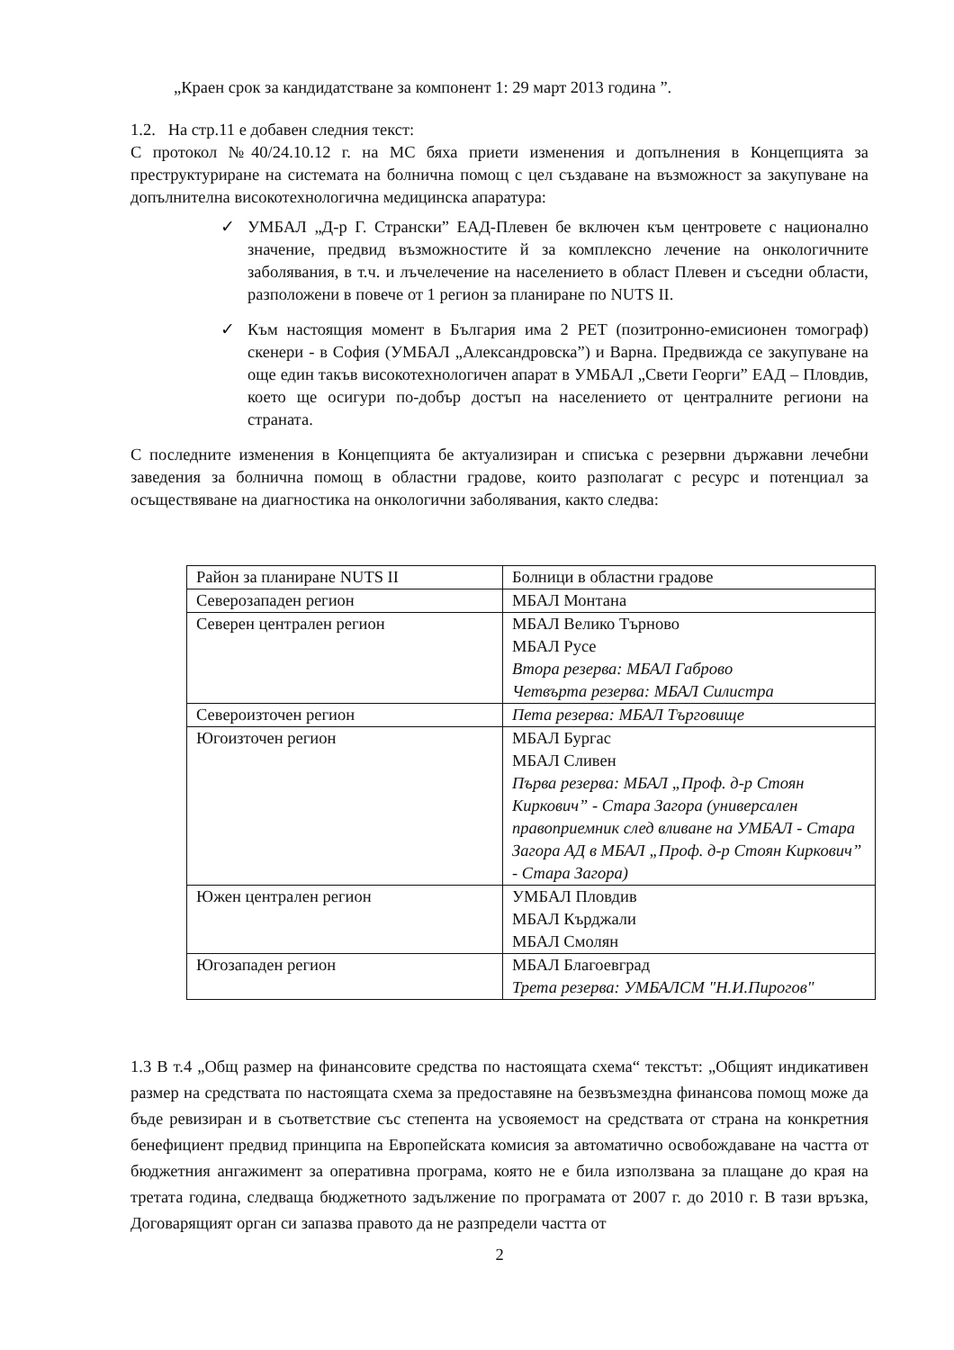„Краен срок за кандидатстване за компонент 1: 29 март 2013 година ”.
1.2. На стр.11 е добавен следния текст:
С протокол №40/24.10.12 г. на МС бяха приети изменения и допълнения в Концепцията за преструктуриране на системата на болнична помощ с цел създаване на възможност за закупуване на допълнителна високотехнологична медицинска апаратура:
✓ УМБАЛ „Д-р Г. Странски” ЕАД-Плевен бе включен към центровете с национално значение, предвид възможностите й за комплексно лечение на онкологичните заболявания, в т.ч. и лъчелечение на населението в област Плевен и съседни области, разположени в повече от 1 регион за планиране по NUTS II.
✓ Към настоящия момент в България има 2 PET (позитронно-емисионен томограф) скенери - в София (УМБАЛ „Александровска”) и Варна. Предвижда се закупуване на още един такъв високотехнологичен апарат в УМБАЛ „Свети Георги” ЕАД – Пловдив, което ще осигури по-добър достъп на населението от централните региони на страната.
С последните изменения в Концепцията бе актуализиран и списъка с резервни държавни лечебни заведения за болнична помощ в областни градове, които разполагат с ресурс и потенциал за осъществяване на диагностика на онкологични заболявания, както следва:
| Район за планиране NUTS II | Болници в областни градове |
| Северозападен регион | МБАЛ Монтана |
| Северен централен регион | МБАЛ Велико Търново МБАЛ Русе Втора резерва: МБАЛ Габрово Четвърта резерва: МБАЛ Силистра |
| Североизточен регион | Пета резерва: МБАЛ Търговище |
| Югоизточен регион | МБАЛ Бургас МБАЛ Сливен Първа резерва: МБАЛ „Проф. д-р Стоян Киркович” - Стара Загора (универсален правоприемник след вливане на УМБАЛ - Стара Загора АД в МБАЛ „Проф. д-р Стоян Киркович” - Стара Загора) |
| Южен централен регион | УМБАЛ Пловдив МБАЛ Кърджали МБАЛ Смолян |
| Югозападен регион | МБАЛ Благоевград Трета резерва: УМБАЛСМ "Н.И.Пирогов" |
1.3 В т.4 „Общ размер на финансовите средства по настоящата схема“ текстът: „Общият индикативен размер на средствата по настоящата схема за предоставяне на безвъзмездна финансова помощ може да бъде ревизиран и в съответствие със степента на усвояемост на средствата от страна на конкретния бенефициент предвид принципа на Европейската комисия за автоматично освобождаване на частта от бюджетния ангажимент за оперативна програма, която не е била използвана за плащане до края на третата година, следваща бюджетното задължение по програмата от 2007 г. до 2010 г. В тази връзка, Договарящият орган си запазва правото да не разпредели частта от
2